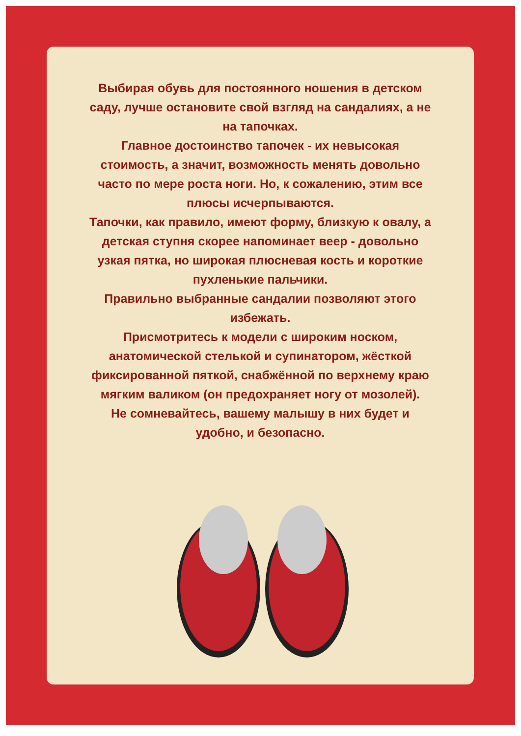Выбирая обувь для постоянного ношения в детском саду, лучше остановите свой взгляд на сандалиях, а не на тапочках.
Главное достоинство тапочек - их невысокая стоимость, а значит, возможность менять довольно часто по мере роста ноги. Но, к сожалению, этим все плюсы исчерпываются.
Тапочки, как правило, имеют форму, близкую к овалу, а детская ступня скорее напоминает веер - довольно узкая пятка, но широкая плюсневая кость и короткие пухленькие пальчики.
Правильно выбранные сандалии позволяют этого избежать.
Присмотритесь к модели с широким носком, анатомической стелькой и супинатором, жёсткой фиксированной пяткой, снабжённой по верхнему краю мягким валиком (он предохраняет ногу от мозолей).
Не сомневайтесь, вашему малышу в них будет и удобно, и безопасно.